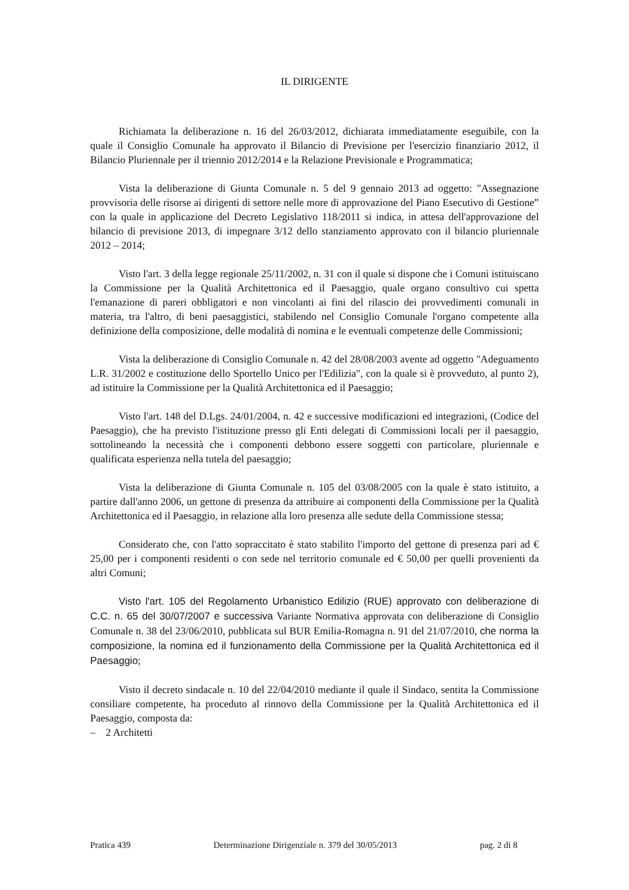IL DIRIGENTE
Richiamata la deliberazione n. 16 del 26/03/2012, dichiarata immediatamente eseguibile, con la quale il Consiglio Comunale ha approvato il Bilancio di Previsione per l'esercizio finanziario 2012, il Bilancio Pluriennale per il triennio 2012/2014 e la Relazione Previsionale e Programmatica;
Vista la deliberazione di Giunta Comunale n. 5 del 9 gennaio 2013 ad oggetto: "Assegnazione provvisoria delle risorse ai dirigenti di settore nelle more di approvazione del Piano Esecutivo di Gestione” con la quale in applicazione del Decreto Legislativo 118/2011 si indica, in attesa dell'approvazione del bilancio di previsione 2013, di impegnare 3/12 dello stanziamento approvato con il bilancio pluriennale 2012 – 2014;
Visto l'art. 3 della legge regionale 25/11/2002, n. 31 con il quale si dispone che i Comuni istituiscano la Commissione per la Qualità Architettonica ed il Paesaggio, quale organo consultivo cui spetta l'emanazione di pareri obbligatori e non vincolanti ai fini del rilascio dei provvedimenti comunali in materia, tra l'altro, di beni paesaggistici, stabilendo nel Consiglio Comunale l'organo competente alla definizione della composizione, delle modalità di nomina e le eventuali competenze delle Commissioni;
Vista la deliberazione di Consiglio Comunale n. 42 del 28/08/2003 avente ad oggetto "Adeguamento L.R. 31/2002 e costituzione dello Sportello Unico per l'Edilizia", con la quale si è provveduto, al punto 2), ad istituire la Commissione per la Qualità Architettonica ed il Paesaggio;
Visto l'art. 148 del D.Lgs. 24/01/2004, n. 42 e successive modificazioni ed integrazioni, (Codice del Paesaggio), che ha previsto l'istituzione presso gli Enti delegati di Commissioni locali per il paesaggio, sottolineando la necessità che i componenti debbono essere soggetti con particolare, pluriennale e qualificata esperienza nella tutela del paesaggio;
Vista la deliberazione di Giunta Comunale n. 105 del 03/08/2005 con la quale è stato istituito, a partire dall'anno 2006, un gettone di presenza da attribuire ai componenti della Commissione per la Qualità Architettonica ed il Paesaggio, in relazione alla loro presenza alle sedute della Commissione stessa;
Considerato che, con l'atto sopraccitato è stato stabilito l'importo del gettone di presenza pari ad € 25,00 per i componenti residenti o con sede nel territorio comunale ed € 50,00 per quelli provenienti da altri Comuni;
Visto l'art. 105 del Regolamento Urbanistico Edilizio (RUE) approvato con deliberazione di C.C. n. 65 del 30/07/2007 e successiva Variante Normativa approvata con deliberazione di Consiglio Comunale n. 38 del 23/06/2010, pubblicata sul BUR Emilia-Romagna n. 91 del 21/07/2010, che norma la composizione, la nomina ed il funzionamento della Commissione per la Qualità Architettonica ed il Paesaggio;
Visto il decreto sindacale n. 10 del 22/04/2010 mediante il quale il Sindaco, sentita la Commissione consiliare competente, ha proceduto al rinnovo della Commissione per la Qualità Architettonica ed il Paesaggio, composta da:
– 2 Architetti
Pratica 439 Determinazione Dirigenziale n. 379 del 30/05/2013 pag. 2 di 8